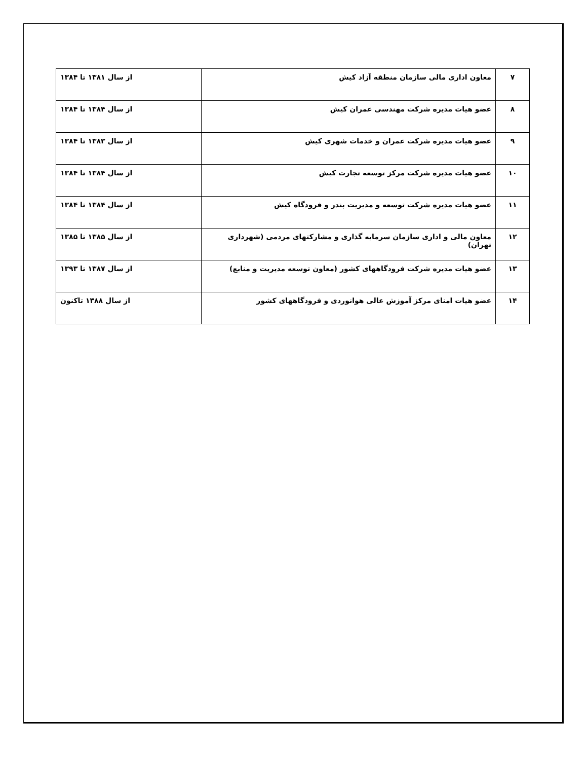| ۷ | معاون اداری مالی سازمان منطقه آزاد کیش | از سال ۱۳۸۱ تا ۱۳۸۴ |
| ۸ | عضو هیات مدیره شرکت مهندسی عمران کیش | از سال ۱۳۸۴ تا ۱۳۸۴ |
| ۹ | عضو هیات مدیره شرکت عمران و خدمات شهری کیش | از سال ۱۳۸۳ تا ۱۳۸۴ |
| ۱۰ | عضو هیات مدیره شرکت مرکز توسعه تجارت کیش | از سال ۱۳۸۴ تا ۱۳۸۴ |
| ۱۱ | عضو هیات مدیره شرکت توسعه و مدیریت بندر و فرودگاه کیش | از سال ۱۳۸۴ تا ۱۳۸۴ |
| ۱۲ | معاون مالی و اداری سازمان سرمایه گذاری و مشارکتهای مردمی (شهرداری تهران) | از سال ۱۳۸۵ تا ۱۳۸۵ |
| ۱۳ | عضو هیات مدیره شرکت فرودگاههای کشور (معاون توسعه مدیریت و منابع) | از سال ۱۳۸۷ تا ۱۳۹۳ |
| ۱۴ | عضو هیات امنای مرکز آموزش عالی هوانوردی و فرودگاههای کشور | از سال ۱۳۸۸ تاکنون |